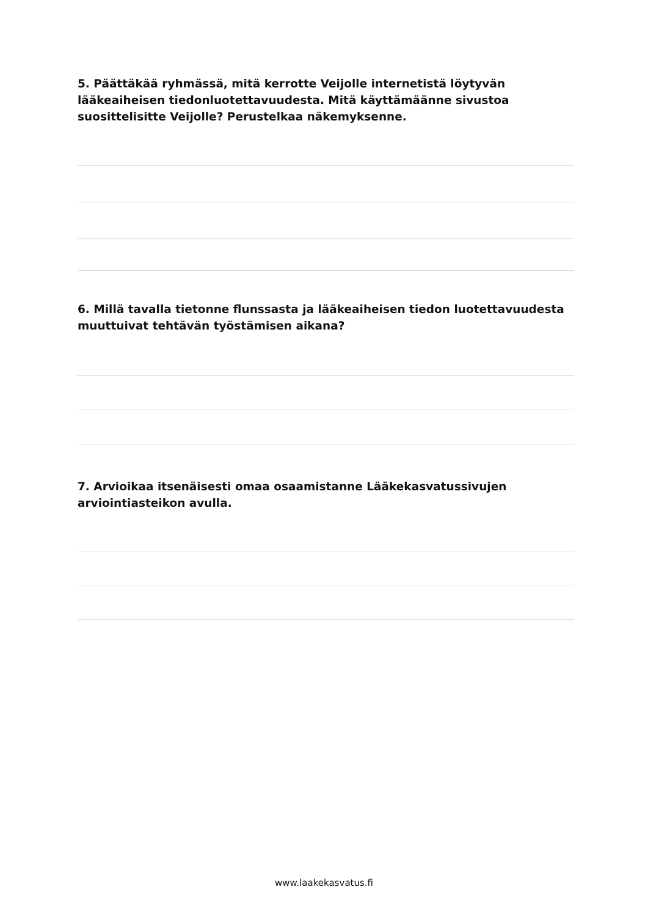5. Päättäkää ryhmässä, mitä kerrotte Veijolle internetistä löytyvän lääkeaiheisen tiedonluotettavuudesta. Mitä käyttämäänne sivustoa suosittelisitte Veijolle? Perustelkaa näkemyksenne.
6. Millä tavalla tietonne flunssasta ja lääkeaiheisen tiedon luotettavuudesta muuttuivat tehtävän työstämisen aikana?
7. Arvioikaa itsenäisesti omaa osaamistanne Lääkekasvatussivujen arviointiasteikon avulla.
www.laakekasvatus.fi